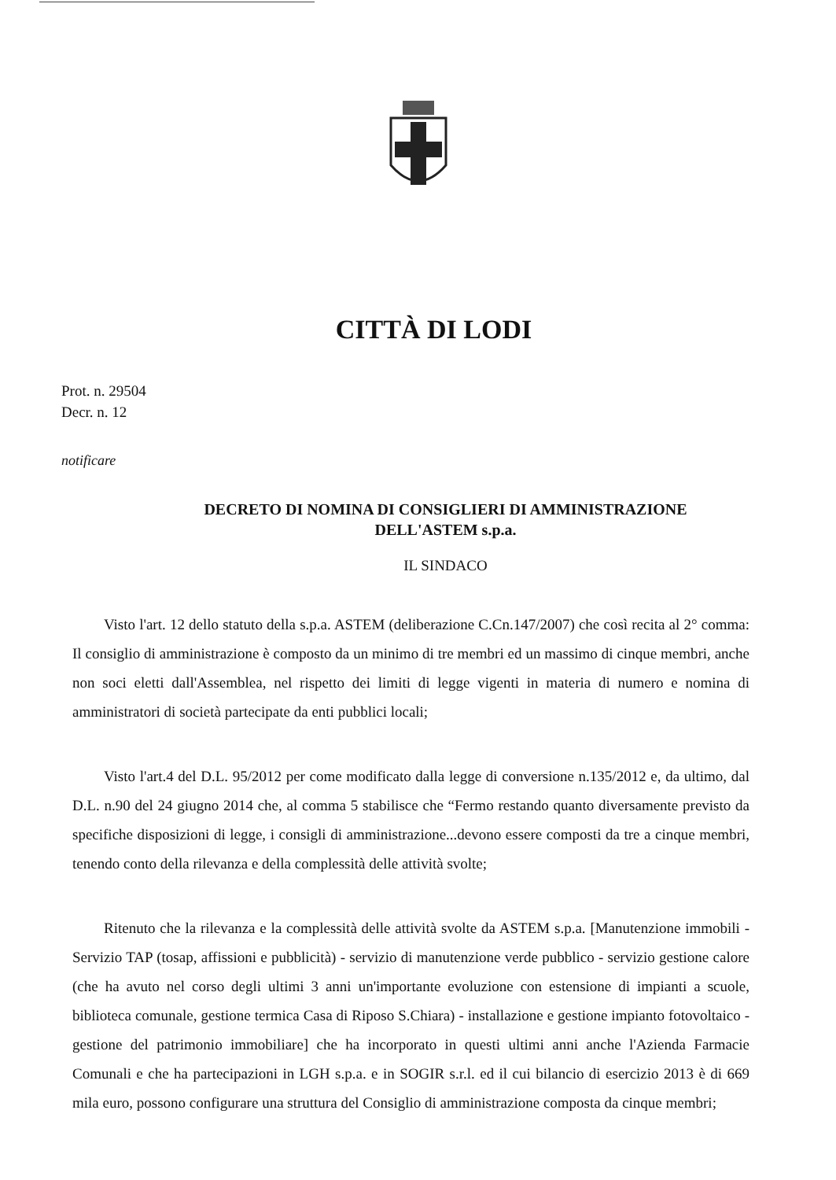CITTÀ DI LODI
Prot. n. 29504
Decr. n. 12
notificare
DECRETO DI NOMINA DI CONSIGLIERI DI AMMINISTRAZIONE
DELL'ASTEM s.p.a.
IL SINDACO
Visto l'art. 12 dello statuto della s.p.a. ASTEM (deliberazione C.Cn.147/2007) che così recita al 2° comma: Il consiglio di amministrazione è composto da un minimo di tre membri ed un massimo di cinque membri, anche non soci eletti dall'Assemblea, nel rispetto dei limiti di legge vigenti in materia di numero e nomina di amministratori di società partecipate da enti pubblici locali;
Visto l'art.4 del D.L. 95/2012 per come modificato dalla legge di conversione n.135/2012 e, da ultimo, dal D.L. n.90 del 24 giugno 2014 che, al comma 5 stabilisce che “Fermo restando quanto diversamente previsto da specifiche disposizioni di legge, i consigli di amministrazione...devono essere composti da tre a cinque membri, tenendo conto della rilevanza e della complessità delle attività svolte;
Ritenuto che la rilevanza e la complessità delle attività svolte da ASTEM s.p.a. [Manutenzione immobili - Servizio TAP (tosap, affissioni e pubblicità) - servizio di manutenzione verde pubblico - servizio gestione calore (che ha avuto nel corso degli ultimi 3 anni un'importante evoluzione con estensione di impianti a scuole, biblioteca comunale, gestione termica Casa di Riposo S.Chiara) - installazione e gestione impianto fotovoltaico - gestione del patrimonio immobiliare] che ha incorporato in questi ultimi anni anche l'Azienda Farmacie Comunali e che ha partecipazioni in LGH s.p.a. e in SOGIR s.r.l. ed il cui bilancio di esercizio 2013 è di 669 mila euro, possono configurare una struttura del Consiglio di amministrazione composta da cinque membri;